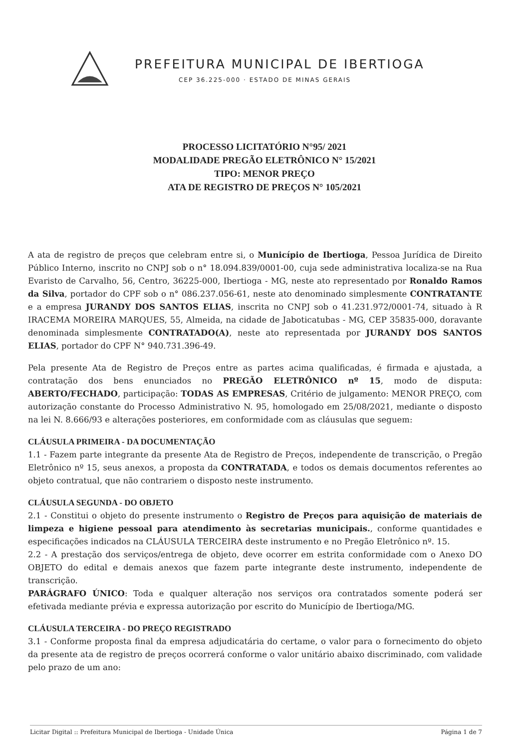PREFEITURA MUNICIPAL DE IBERTIOGA
CEP 36.225-000 · ESTADO DE MINAS GERAIS
PROCESSO LICITATÓRIO N°95/ 2021
MODALIDADE PREGÃO ELETRÔNICO N° 15/2021
TIPO: MENOR PREÇO
ATA DE REGISTRO DE PREÇOS N° 105/2021
A ata de registro de preços que celebram entre si, o Município de Ibertioga, Pessoa Jurídica de Direito Público Interno, inscrito no CNPJ sob o n° 18.094.839/0001-00, cuja sede administrativa localiza-se na Rua Evaristo de Carvalho, 56, Centro, 36225-000, Ibertioga - MG, neste ato representado por Ronaldo Ramos da Silva, portador do CPF sob o n° 086.237.056-61, neste ato denominado simplesmente CONTRATANTE e a empresa JURANDY DOS SANTOS ELIAS, inscrita no CNPJ sob o 41.231.972/0001-74, situado à R IRACEMA MOREIRA MARQUES, 55, Almeida, na cidade de Jaboticatubas - MG, CEP 35835-000, doravante denominada simplesmente CONTRATADO(A), neste ato representada por JURANDY DOS SANTOS ELIAS, portador do CPF N° 940.731.396-49.
Pela presente Ata de Registro de Preços entre as partes acima qualificadas, é firmada e ajustada, a contratação dos bens enunciados no PREGÃO ELETRÔNICO nº 15, modo de disputa: ABERTO/FECHADO, participação: TODAS AS EMPRESAS, Critério de julgamento: MENOR PREÇO, com autorização constante do Processo Administrativo N. 95, homologado em 25/08/2021, mediante o disposto na lei N. 8.666/93 e alterações posteriores, em conformidade com as cláusulas que seguem:
CLÁUSULA PRIMEIRA - DA DOCUMENTAÇÃO
1.1 - Fazem parte integrante da presente Ata de Registro de Preços, independente de transcrição, o Pregão Eletrônico nº 15, seus anexos, a proposta da CONTRATADA, e todos os demais documentos referentes ao objeto contratual, que não contrariem o disposto neste instrumento.
CLÁUSULA SEGUNDA - DO OBJETO
2.1 - Constitui o objeto do presente instrumento o Registro de Preços para aquisição de materiais de limpeza e higiene pessoal para atendimento às secretarias municipais., conforme quantidades e especificações indicados na CLÁUSULA TERCEIRA deste instrumento e no Pregão Eletrônico nº. 15.
2.2 - A prestação dos serviços/entrega de objeto, deve ocorrer em estrita conformidade com o Anexo DO OBJETO do edital e demais anexos que fazem parte integrante deste instrumento, independente de transcrição.
PARÁGRAFO ÚNICO: Toda e qualquer alteração nos serviços ora contratados somente poderá ser efetivada mediante prévia e expressa autorização por escrito do Município de Ibertioga/MG.
CLÁUSULA TERCEIRA - DO PREÇO REGISTRADO
3.1 - Conforme proposta final da empresa adjudicatária do certame, o valor para o fornecimento do objeto da presente ata de registro de preços ocorrerá conforme o valor unitário abaixo discriminado, com validade pelo prazo de um ano:
Licitar Digital :: Prefeitura Municipal de Ibertioga - Unidade Única Página 1 de 7